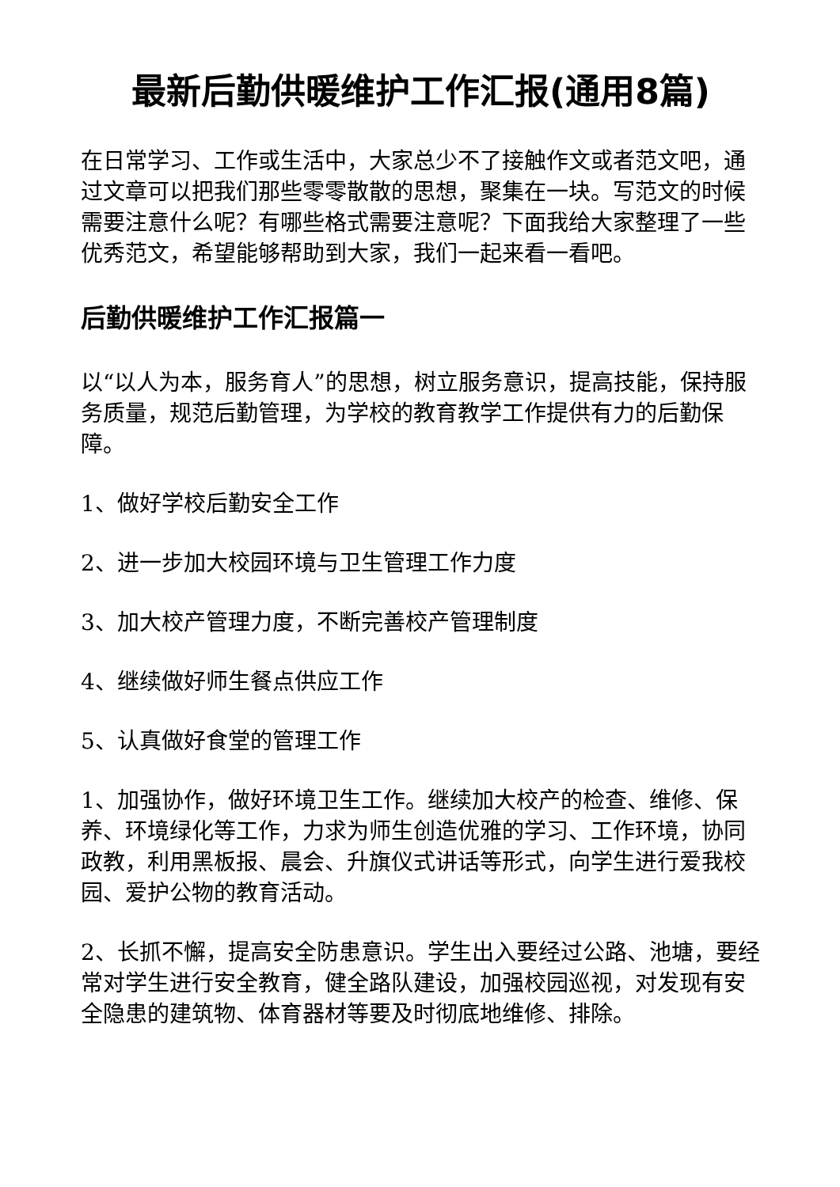最新后勤供暖维护工作汇报(通用8篇)
在日常学习、工作或生活中，大家总少不了接触作文或者范文吧，通过文章可以把我们那些零零散散的思想，聚集在一块。写范文的时候需要注意什么呢？有哪些格式需要注意呢？下面我给大家整理了一些优秀范文，希望能够帮助到大家，我们一起来看一看吧。
后勤供暖维护工作汇报篇一
以“以人为本，服务育人”的思想，树立服务意识，提高技能，保持服务质量，规范后勤管理，为学校的教育教学工作提供有力的后勤保障。
1、做好学校后勤安全工作
2、进一步加大校园环境与卫生管理工作力度
3、加大校产管理力度，不断完善校产管理制度
4、继续做好师生餐点供应工作
5、认真做好食堂的管理工作
1、加强协作，做好环境卫生工作。继续加大校产的检查、维修、保养、环境绿化等工作，力求为师生创造优雅的学习、工作环境，协同政教，利用黑板报、晨会、升旗仪式讲话等形式，向学生进行爱我校园、爱护公物的教育活动。
2、长抓不懈，提高安全防患意识。学生出入要经过公路、池塘，要经常对学生进行安全教育，健全路队建设，加强校园巡视，对发现有安全隐患的建筑物、体育器材等要及时彻底地维修、排除。